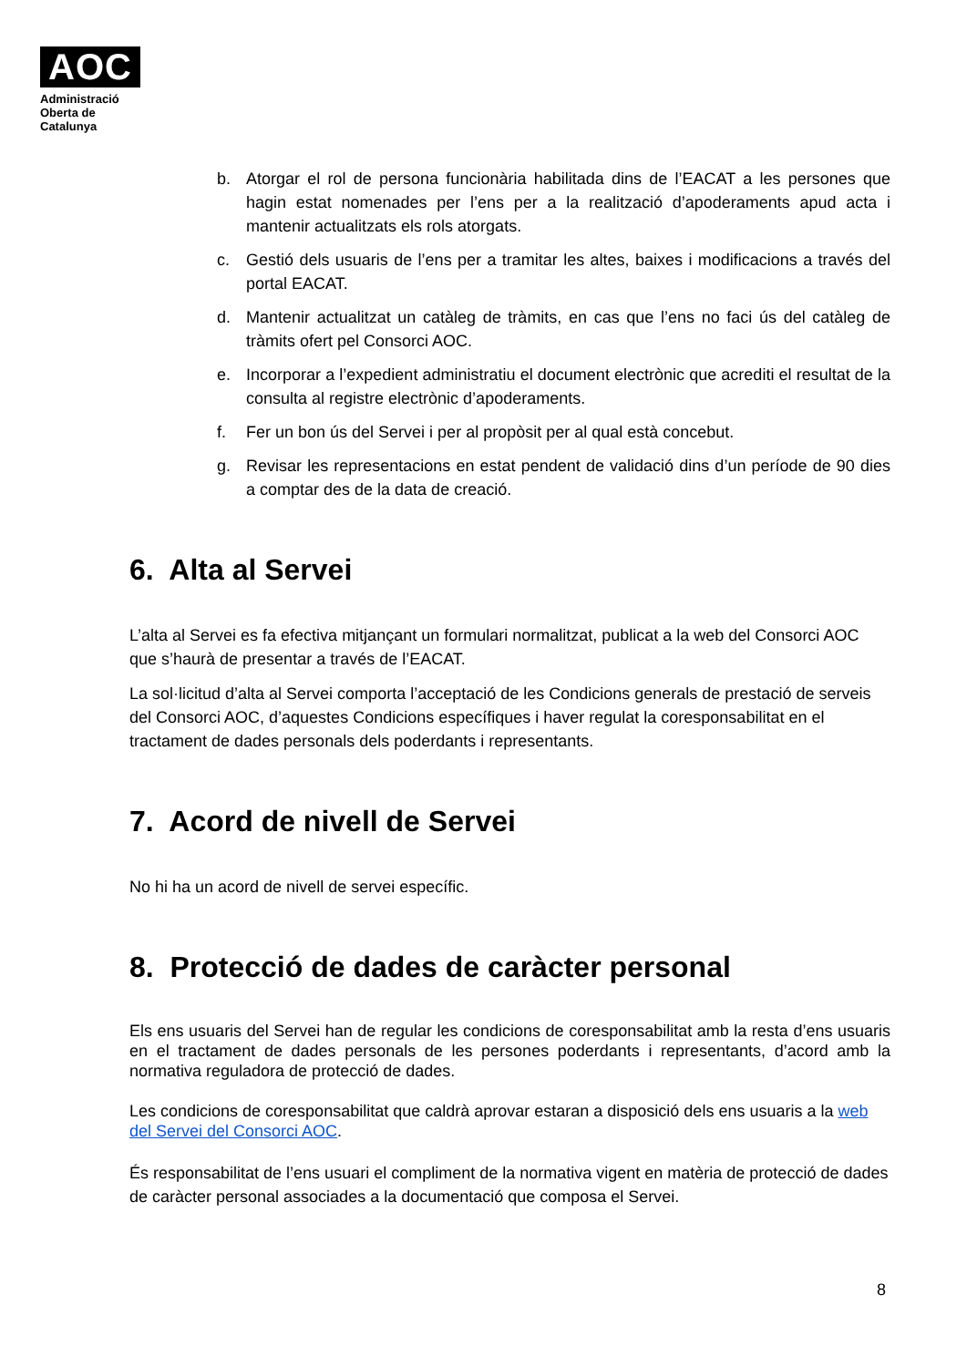AOC
Administració
Oberta de
Catalunya
b. Atorgar el rol de persona funcionària habilitada dins de l’EACAT a les persones que hagin estat nomenades per l’ens per a la realització d’apoderaments apud acta i mantenir actualitzats els rols atorgats.
c. Gestió dels usuaris de l’ens per a tramitar les altes, baixes i modificacions a través del portal EACAT.
d. Mantenir actualitzat un catàleg de tràmits, en cas que l’ens no faci ús del catàleg de tràmits ofert pel Consorci AOC.
e. Incorporar a l’expedient administratiu el document electrònic que acrediti el resultat de la consulta al registre electrònic d’apoderaments.
f. Fer un bon ús del Servei i per al propòsit per al qual està concebut.
g. Revisar les representacions en estat pendent de validació dins d’un període de 90 dies a comptar des de la data de creació.
6. Alta al Servei
L’alta al Servei es fa efectiva mitjançant un formulari normalitzat, publicat a la web del Consorci AOC que s’haurà de presentar a través de l’EACAT.
La sol·licitud d’alta al Servei comporta l’acceptació de les Condicions generals de prestació de serveis del Consorci AOC, d’aquestes Condicions específiques i haver regulat la coresponsabilitat en el tractament de dades personals dels poderdants i representants.
7. Acord de nivell de Servei
No hi ha un acord de nivell de servei específic.
8. Protecció de dades de caràcter personal
Els ens usuaris del Servei han de regular les condicions de coresponsabilitat amb la resta d’ens usuaris en el tractament de dades personals de les persones poderdants i representants, d’acord amb la normativa reguladora de protecció de dades.
Les condicions de coresponsabilitat que caldrà aprovar estaran a disposició dels ens usuaris a la web del Servei del Consorci AOC.
És responsabilitat de l’ens usuari el compliment de la normativa vigent en matèria de protecció de dades de caràcter personal associades a la documentació que composa el Servei.
8